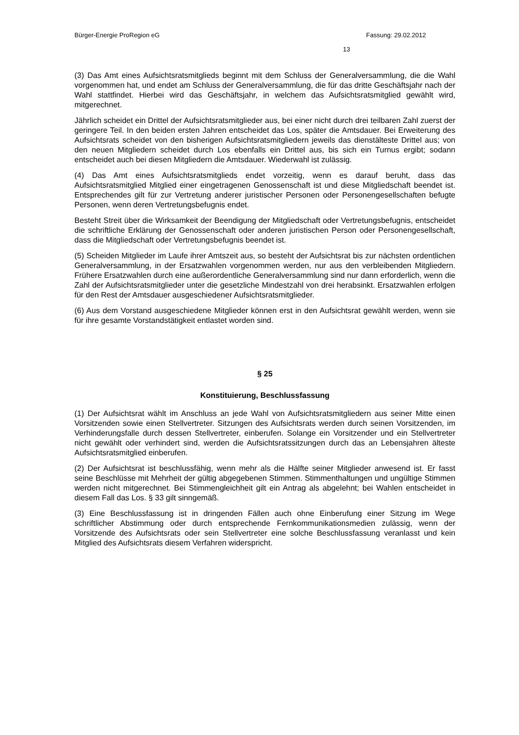Bürger-Energie ProRegion eG Fassung: 29.02.2012
13
(3) Das Amt eines Aufsichtsratsmitglieds beginnt mit dem Schluss der Generalversammlung, die die Wahl vorgenommen hat, und endet am Schluss der Generalversammlung, die für das dritte Geschäftsjahr nach der Wahl stattfindet. Hierbei wird das Geschäftsjahr, in welchem das Aufsichtsratsmitglied gewählt wird, mitgerechnet.
Jährlich scheidet ein Drittel der Aufsichtsratsmitglieder aus, bei einer nicht durch drei teilbaren Zahl zuerst der geringere Teil. In den beiden ersten Jahren entscheidet das Los, später die Amtsdauer. Bei Erweiterung des Aufsichtsrats scheidet von den bisherigen Aufsichtsratsmitgliedern jeweils das dienstälteste Drittel aus; von den neuen Mitgliedern scheidet durch Los ebenfalls ein Drittel aus, bis sich ein Turnus ergibt; sodann entscheidet auch bei diesen Mitgliedern die Amtsdauer. Wiederwahl ist zulässig.
(4) Das Amt eines Aufsichtsratsmitglieds endet vorzeitig, wenn es darauf beruht, dass das Aufsichtsratsmitglied Mitglied einer eingetragenen Genossenschaft ist und diese Mitgliedschaft beendet ist. Entsprechendes gilt für zur Vertretung anderer juristischer Personen oder Personengesellschaften befugte Personen, wenn deren Vertretungsbefugnis endet.
Besteht Streit über die Wirksamkeit der Beendigung der Mitgliedschaft oder Vertretungsbefugnis, entscheidet die schriftliche Erklärung der Genossenschaft oder anderen juristischen Person oder Personengesellschaft, dass die Mitgliedschaft oder Vertretungsbefugnis beendet ist.
(5) Scheiden Mitglieder im Laufe ihrer Amtszeit aus, so besteht der Aufsichtsrat bis zur nächsten ordentlichen Generalversammlung, in der Ersatzwahlen vorgenommen werden, nur aus den verbleibenden Mitgliedern. Frühere Ersatzwahlen durch eine außerordentliche Generalversammlung sind nur dann erforderlich, wenn die Zahl der Aufsichtsratsmitglieder unter die gesetzliche Mindestzahl von drei herabsinkt. Ersatzwahlen erfolgen für den Rest der Amtsdauer ausgeschiedener Aufsichtsratsmitglieder.
(6) Aus dem Vorstand ausgeschiedene Mitglieder können erst in den Aufsichtsrat gewählt werden, wenn sie für ihre gesamte Vorstandstätigkeit entlastet worden sind.
§ 25
Konstituierung, Beschlussfassung
(1) Der Aufsichtsrat wählt im Anschluss an jede Wahl von Aufsichtsratsmitgliedern aus seiner Mitte einen Vorsitzenden sowie einen Stellvertreter. Sitzungen des Aufsichtsrats werden durch seinen Vorsitzenden, im Verhinderungsfalle durch dessen Stellvertreter, einberufen. Solange ein Vorsitzender und ein Stellvertreter nicht gewählt oder verhindert sind, werden die Aufsichtsratssitzungen durch das an Lebensjahren älteste Aufsichtsratsmitglied einberufen.
(2) Der Aufsichtsrat ist beschlussfähig, wenn mehr als die Hälfte seiner Mitglieder anwesend ist. Er fasst seine Beschlüsse mit Mehrheit der gültig abgegebenen Stimmen. Stimmenthaltungen und ungültige Stimmen werden nicht mitgerechnet. Bei Stimmengleichheit gilt ein Antrag als abgelehnt; bei Wahlen entscheidet in diesem Fall das Los. § 33 gilt sinngemäß.
(3) Eine Beschlussfassung ist in dringenden Fällen auch ohne Einberufung einer Sitzung im Wege schriftlicher Abstimmung oder durch entsprechende Fernkommunikationsmedien zulässig, wenn der Vorsitzende des Aufsichtsrats oder sein Stellvertreter eine solche Beschlussfassung veranlasst und kein Mitglied des Aufsichtsrats diesem Verfahren widerspricht.